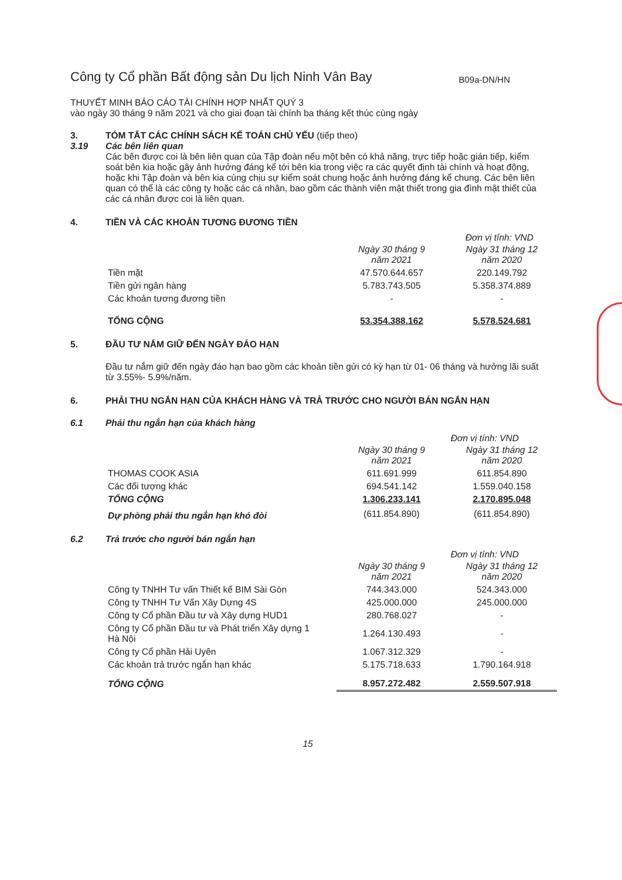Công ty Cổ phần Bất động sản Du lịch Ninh Vân Bay B09a-DN/HN
THUYẾT MINH BÁO CÁO TÀI CHÍNH HỢP NHẤT QUÝ 3
vào ngày 30 tháng 9 năm 2021 và cho giai đoạn tài chính ba tháng kết thúc cùng ngày
3. TÓM TẮT CÁC CHÍNH SÁCH KẾ TOÁN CHỦ YẾU (tiếp theo)
3.19 Các bên liên quan
Các bên được coi là bên liên quan của Tập đoàn nếu một bên có khả năng, trực tiếp hoặc gián tiếp, kiểm soát bên kia hoặc gây ảnh hưởng đáng kể tới bên kia trong việc ra các quyết định tài chính và hoạt động, hoặc khi Tập đoàn và bên kia cùng chịu sự kiểm soát chung hoặc ảnh hưởng đáng kể chung. Các bên liên quan có thể là các công ty hoặc các cá nhân, bao gồm các thành viên mật thiết trong gia đình mật thiết của các cá nhân được coi là liên quan.
4. TIỀN VÀ CÁC KHOẢN TƯƠNG ĐƯƠNG TIỀN
Đơn vị tính: VND
| | Ngày 30 tháng 9 năm 2021 | Ngày 31 tháng 12 năm 2020 |
| Tiền mặt | 47.570.644.657 | 220.149.792 |
| Tiền gửi ngân hàng | 5.783.743.505 | 5.358.374.889 |
| Các khoản tương đương tiền | - | - |
| TỔNG CỘNG | 53.354.388.162 | 5.578.524.681 |
5. ĐẦU TƯ NẮM GIỮ ĐẾN NGÀY ĐÁO HẠN
Đầu tư nắm giữ đến ngày đáo hạn bao gồm các khoản tiền gửi có kỳ hạn từ 01- 06 tháng và hưởng lãi suất từ 3.55%- 5.9%/năm.
6. PHẢI THU NGẮN HẠN CỦA KHÁCH HÀNG VÀ TRẢ TRƯỚC CHO NGƯỜI BÁN NGẮN HẠN
6.1 Phải thu ngắn hạn của khách hàng
Đơn vị tính: VND
| | Ngày 30 tháng 9 năm 2021 | Ngày 31 tháng 12 năm 2020 |
| THOMAS COOK ASIA | 611.691.999 | 611.854.890 |
| Các đối tượng khác | 694.541.142 | 1.559.040.158 |
| TỔNG CỘNG | 1.306.233.141 | 2.170.895.048 |
| Dự phòng phải thu ngắn hạn khó đòi | (611.854.890) | (611.854.890) |
6.2 Trả trước cho người bán ngắn hạn
Đơn vị tính: VND
| | Ngày 30 tháng 9 năm 2021 | Ngày 31 tháng 12 năm 2020 |
| Công ty TNHH Tư vấn Thiết kế BIM Sài Gòn | 744.343.000 | 524.343.000 |
| Công ty TNHH Tư Vấn Xây Dựng 4S | 425.000.000 | 245.000.000 |
| Công ty Cổ phần Đầu tư và Xây dựng HUD1 | 280.768.027 | - |
| Công ty Cổ phần Đầu tư và Phát triển Xây dựng 1 Hà Nội | 1.264.130.493 | - |
| Công ty Cổ phần Hải Uyên | 1.067.312.329 | - |
| Các khoản trả trước ngắn hạn khác | 5.175.718.633 | 1.790.164.918 |
| TỔNG CỘNG | 8.957.272.482 | 2.559.507.918 |
15